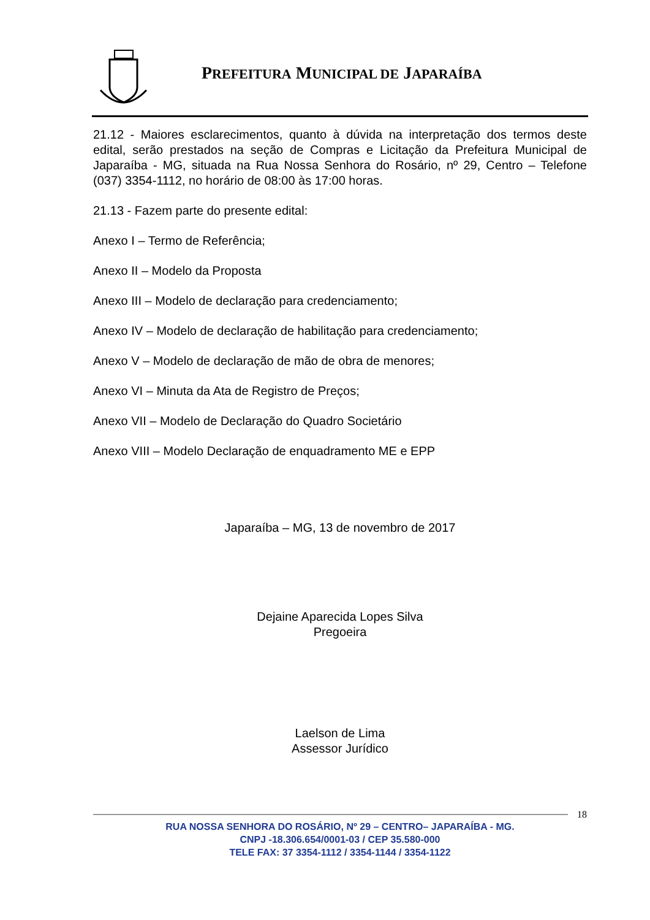PREFEITURA MUNICIPAL DE JAPARAÍBA
21.12 - Maiores esclarecimentos, quanto à dúvida na interpretação dos termos deste edital, serão prestados na seção de Compras e Licitação da Prefeitura Municipal de Japaraíba - MG, situada na Rua Nossa Senhora do Rosário, nº 29, Centro – Telefone (037) 3354-1112, no horário de 08:00 às 17:00 horas.
21.13 - Fazem parte do presente edital:
Anexo I – Termo de Referência;
Anexo II – Modelo da Proposta
Anexo III – Modelo de declaração para credenciamento;
Anexo IV – Modelo de declaração de habilitação para credenciamento;
Anexo V – Modelo de declaração de mão de obra de menores;
Anexo VI – Minuta da Ata de Registro de Preços;
Anexo VII – Modelo de Declaração do Quadro Societário
Anexo VIII – Modelo Declaração de enquadramento ME e EPP
Japaraíba – MG, 13 de novembro de 2017
Dejaine Aparecida Lopes Silva
Pregoeira
Laelson de Lima
Assessor Jurídico
18
RUA NOSSA SENHORA DO ROSÁRIO, Nº 29 – CENTRO– JAPARAÍBA - MG.
CNPJ -18.306.654/0001-03 / CEP 35.580-000
TELE FAX: 37 3354-1112 / 3354-1144 / 3354-1122